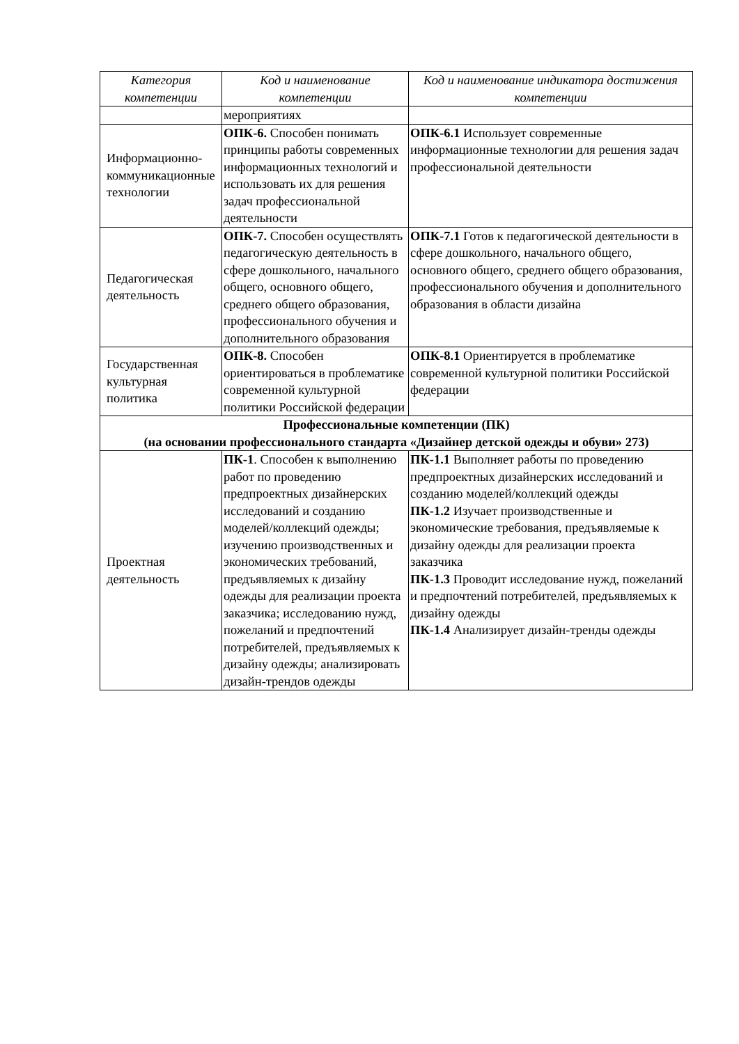| Категория компетенции | Код и наименование компетенции | Код и наименование индикатора достижения компетенции |
| --- | --- | --- |
| | мероприятиях | |
| Информационно-коммуникационные технологии | ОПК-6. Способен понимать принципы работы современных информационных технологий и использовать их для решения задач профессиональной деятельности | ОПК-6.1 Использует современные информационные технологии для решения задач профессиональной деятельности |
| Педагогическая деятельность | ОПК-7. Способен осуществлять педагогическую деятельность в сфере дошкольного, начального общего, основного общего, среднего общего образования, профессионального обучения и дополнительного образования | ОПК-7.1 Готов к педагогической деятельности в сфере дошкольного, начального общего, основного общего, среднего общего образования, профессионального обучения и дополнительного образования в области дизайна |
| Государственная культурная политика | ОПК-8. Способен ориентироваться в проблематике современной культурной политики Российской федерации | ОПК-8.1 Ориентируется в проблематике современной культурной политики Российской федерации |
| Профессиональные компетенции (ПК) (на основании профессионального стандарта «Дизайнер детской одежды и обуви» 273) | | |
| Проектная деятельность | ПК-1 . Способен к выполнению работ по проведению предпроектных дизайнерских исследований и созданию моделей/коллекций одежды; изучению производственных и экономических требований, предъявляемых к дизайну одежды для реализации проекта заказчика; исследованию нужд, пожеланий и предпочтений потребителей, предъявляемых к дизайну одежды; анализировать дизайн-трендов одежды | ПК-1.1 Выполняет работы по проведению предпроектных дизайнерских исследований и созданию моделей/коллекций одежды ПК-1.2 Изучает производственные и экономические требования, предъявляемые к дизайну одежды для реализации проекта заказчика ПК-1.3 Проводит исследование нужд, пожеланий и предпочтений потребителей, предъявляемых к дизайну одежды ПК-1.4 Анализирует дизайн-тренды одежды |